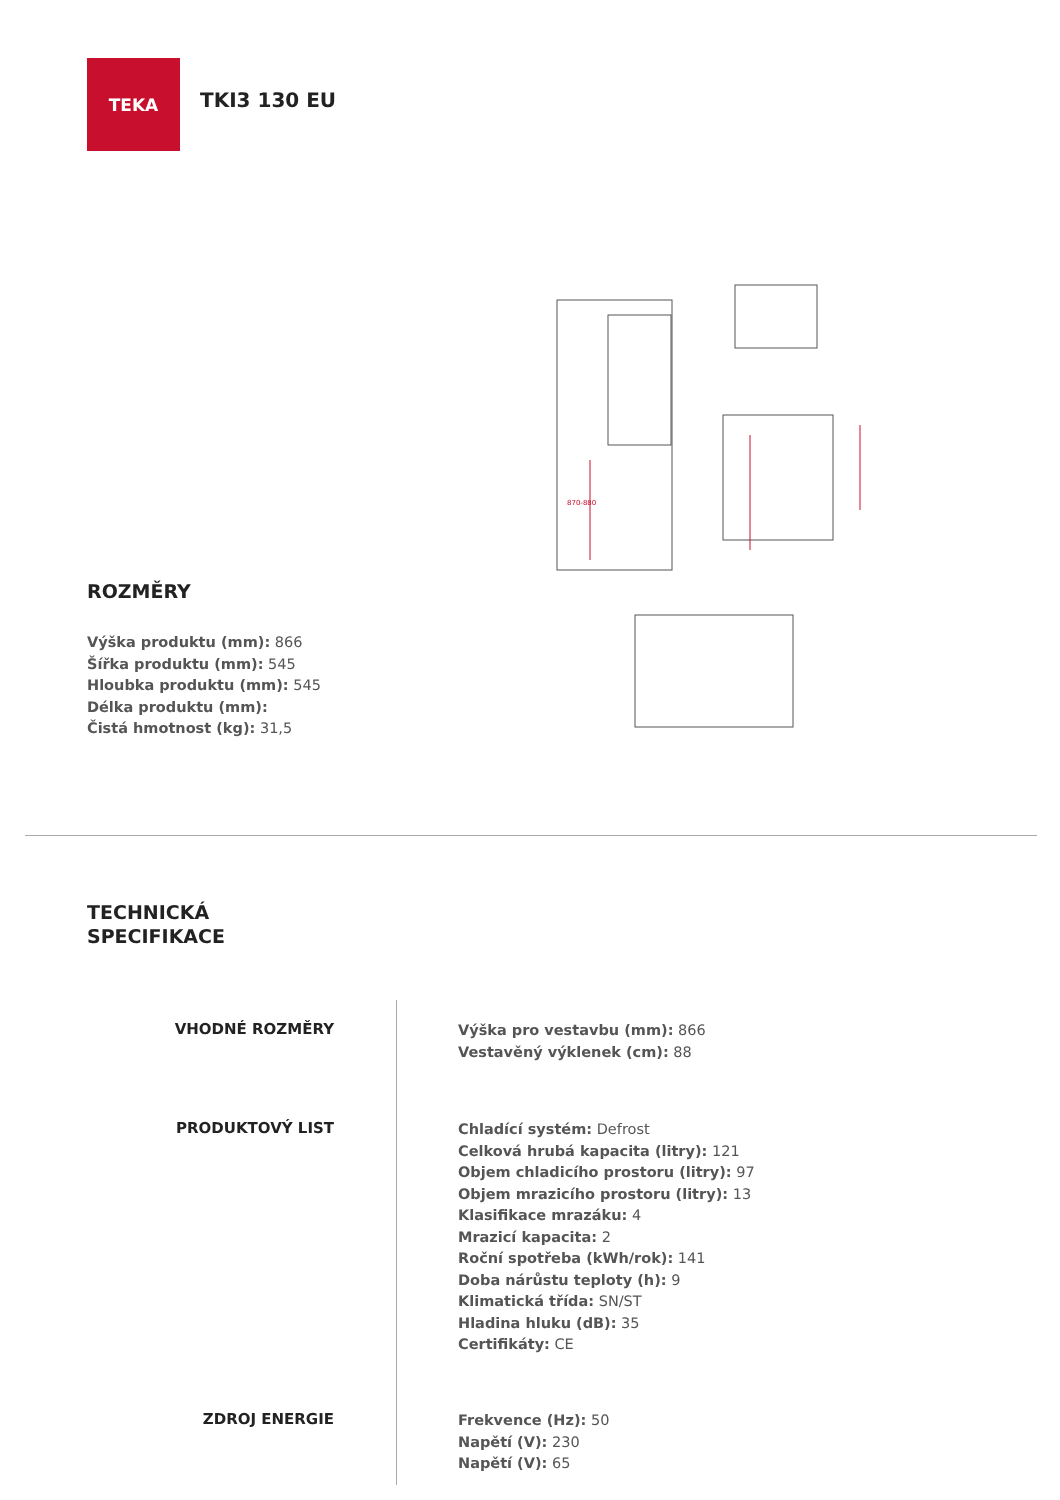TEKA
TKI3 130 EU
870-880
ROZMĚRY
Výška produktu (mm): 866
Šířka produktu (mm): 545
Hloubka produktu (mm): 545
Délka produktu (mm):
Čistá hmotnost (kg): 31,5
TECHNICKÁ
SPECIFIKACE
VHODNÉ ROZMĚRY
Výška pro vestavbu (mm): 866
Vestavěný výklenek (cm): 88
PRODUKTOVÝ LIST
Chladící systém: Defrost
Celková hrubá kapacita (litry): 121
Objem chladicího prostoru (litry): 97
Objem mrazicího prostoru (litry): 13
Klasifikace mrazáku: 4
Mrazicí kapacita: 2
Roční spotřeba (kWh/rok): 141
Doba nárůstu teploty (h): 9
Klimatická třída: SN/ST
Hladina hluku (dB): 35
Certifikáty: CE
ZDROJ ENERGIE
Frekvence (Hz): 50
Napětí (V): 230
Napětí (V): 65